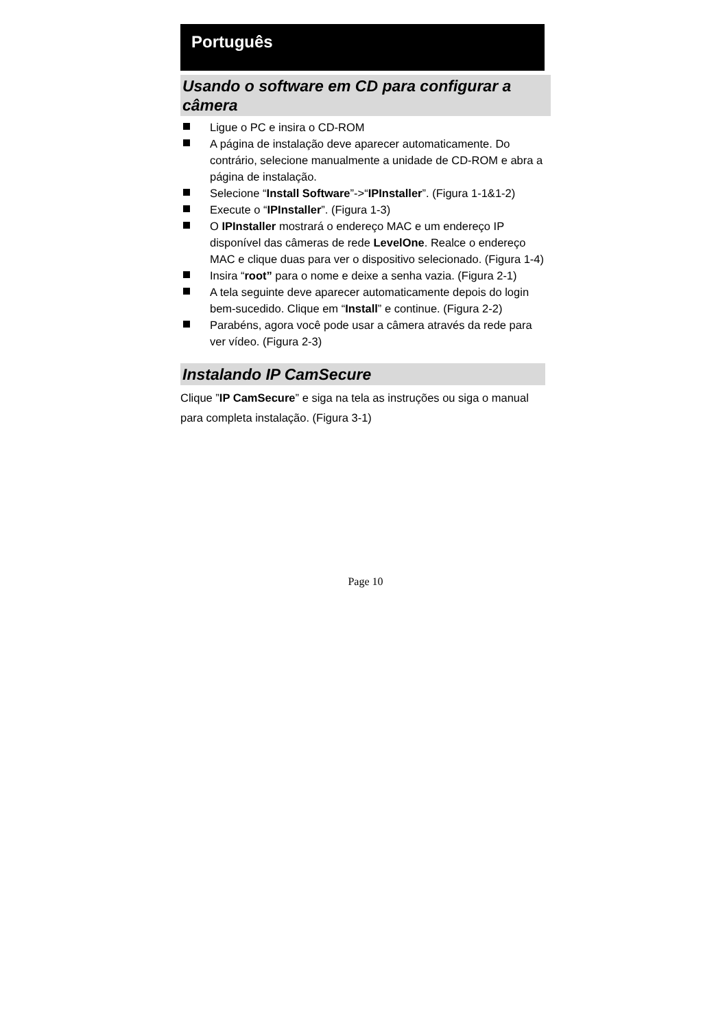Português
Usando o software em CD para configurar a câmera
Ligue o PC e insira o CD-ROM
A página de instalação deve aparecer automaticamente. Do contrário, selecione manualmente a unidade de CD-ROM e abra a página de instalação.
Selecione “Install Software”->“IPInstaller”. (Figura 1-1&1-2)
Execute o “IPInstaller”. (Figura 1-3)
O IPInstaller mostrará o endereço MAC e um endereço IP disponível das câmeras de rede LevelOne. Realce o endereço MAC e clique duas para ver o dispositivo selecionado. (Figura 1-4)
Insira “root” para o nome e deixe a senha vazia. (Figura 2-1)
A tela seguinte deve aparecer automaticamente depois do login bem-sucedido. Clique em “Install” e continue. (Figura 2-2)
Parabéns, agora você pode usar a câmera através da rede para ver vídeo. (Figura 2-3)
Instalando IP CamSecure
Clique ”IP CamSecure” e siga na tela as instruções ou siga o manual para completa instalação. (Figura 3-1)
Page 10